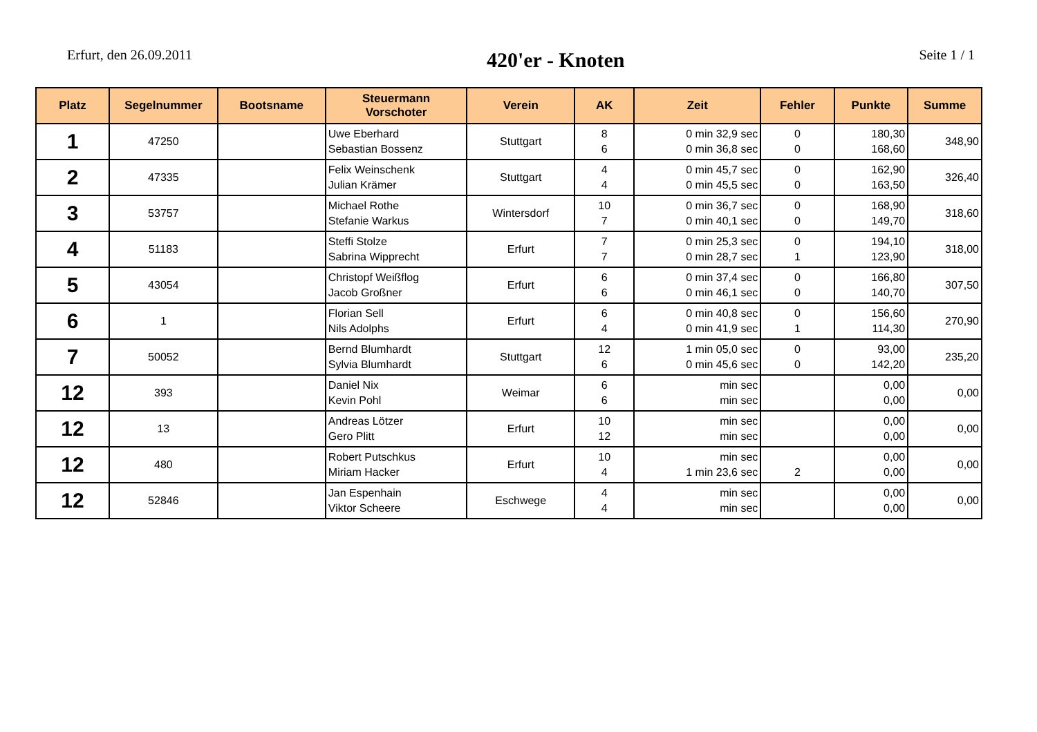Erfurt, den 26.09.2011
420'er - Knoten
Seite 1 / 1
| Platz | Segelnummer | Bootsname | Steuermann Vorschoter | Verein | AK | Zeit | Fehler | Punkte | Summe |
| --- | --- | --- | --- | --- | --- | --- | --- | --- | --- |
| 1 | 47250 | | Uwe Eberhard Sebastian Bossenz | Stuttgart | 8 6 | 0 min 32,9 sec 0 min 36,8 sec | 0 0 | 180,30 168,60 | 348,90 |
| 2 | 47335 | | Felix Weinschenk Julian Krämer | Stuttgart | 4 4 | 0 min 45,7 sec 0 min 45,5 sec | 0 0 | 162,90 163,50 | 326,40 |
| 3 | 53757 | | Michael Rothe Stefanie Warkus | Wintersdorf | 10 7 | 0 min 36,7 sec 0 min 40,1 sec | 0 0 | 168,90 149,70 | 318,60 |
| 4 | 51183 | | Steffi Stolze Sabrina Wipprecht | Erfurt | 7 7 | 0 min 25,3 sec 0 min 28,7 sec | 0 1 | 194,10 123,90 | 318,00 |
| 5 | 43054 | | Christopf Weißflog Jacob Großner | Erfurt | 6 6 | 0 min 37,4 sec 0 min 46,1 sec | 0 0 | 166,80 140,70 | 307,50 |
| 6 | 1 | | Florian Sell Nils Adolphs | Erfurt | 6 4 | 0 min 40,8 sec 0 min 41,9 sec | 0 1 | 156,60 114,30 | 270,90 |
| 7 | 50052 | | Bernd Blumhardt Sylvia Blumhardt | Stuttgart | 12 6 | 1 min 05,0 sec 0 min 45,6 sec | 0 0 | 93,00 142,20 | 235,20 |
| 12 | 393 | | Daniel Nix Kevin Pohl | Weimar | 6 6 | min sec min sec | | 0,00 0,00 | 0,00 |
| 12 | 13 | | Andreas Lötzer Gero Plitt | Erfurt | 10 12 | min sec min sec | | 0,00 0,00 | 0,00 |
| 12 | 480 | | Robert Putschkus Miriam Hacker | Erfurt | 10 4 | min sec 1 min 23,6 sec | 2 | 0,00 0,00 | 0,00 |
| 12 | 52846 | | Jan Espenhain Viktor Scheere | Eschwege | 4 4 | min sec min sec | | 0,00 0,00 | 0,00 |